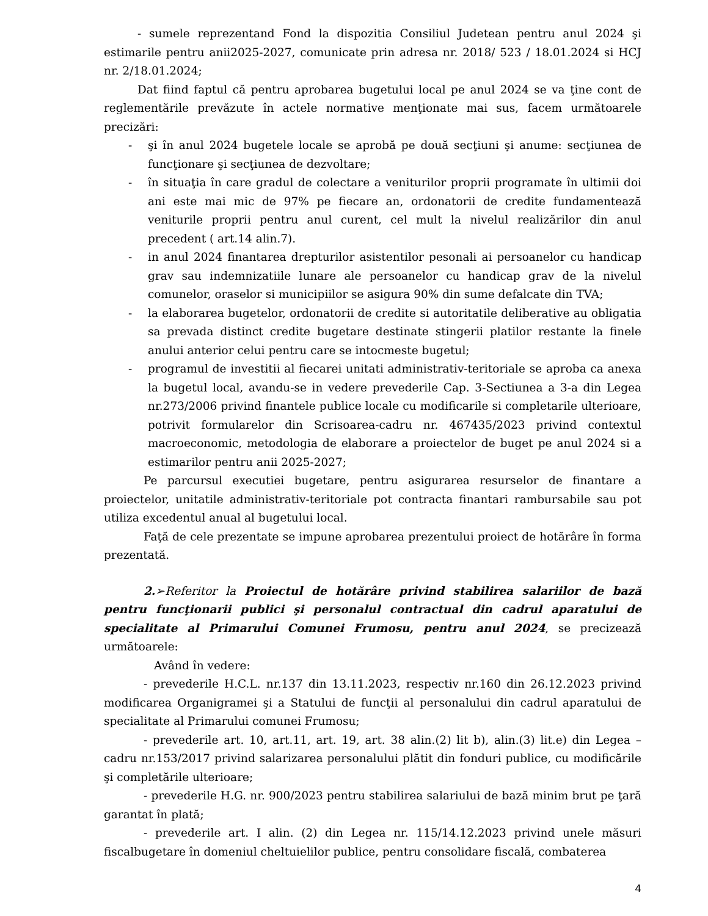- sumele reprezentand Fond la dispozitia Consiliul Judetean pentru anul 2024 şi estimarile pentru anii2025-2027, comunicate prin adresa nr. 2018/ 523 / 18.01.2024 si HCJ nr. 2/18.01.2024;
Dat fiind faptul că pentru aprobarea bugetului local pe anul 2024 se va ţine cont de reglementările prevăzute în actele normative menţionate mai sus, facem următoarele precizări:
- şi în anul 2024 bugetele locale se aprobă pe două secţiuni şi anume: secţiunea de funcţionare şi secţiunea de dezvoltare;
- în situaţia în care gradul de colectare a veniturilor proprii programate în ultimii doi ani este mai mic de 97% pe fiecare an, ordonatorii de credite fundamentează veniturile proprii pentru anul curent, cel mult la nivelul realizărilor din anul precedent ( art.14 alin.7).
- in anul 2024 finantarea drepturilor asistentilor pesonali ai persoanelor cu handicap grav sau indemnizatiile lunare ale persoanelor cu handicap grav de la nivelul comunelor, oraselor si municipiilor se asigura 90% din sume defalcate din TVA;
- la elaborarea bugetelor, ordonatorii de credite si autoritatile deliberative au obligatia sa prevada distinct credite bugetare destinate stingerii platilor restante la finele anului anterior celui pentru care se intocmeste bugetul;
- programul de investitii al fiecarei unitati administrativ-teritoriale se aproba ca anexa la bugetul local, avandu-se in vedere prevederile Cap. 3-Sectiunea a 3-a din Legea nr.273/2006 privind finantele publice locale cu modificarile si completarile ulterioare, potrivit formularelor din Scrisoarea-cadru nr. 467435/2023 privind contextul macroeconomic, metodologia de elaborare a proiectelor de buget pe anul 2024 si a estimarilor pentru anii 2025-2027;
Pe parcursul executiei bugetare, pentru asigurarea resurselor de finantare a proiectelor, unitatile administrativ-teritoriale pot contracta finantari rambursabile sau pot utiliza excedentul anual al bugetului local.
Faţă de cele prezentate se impune aprobarea prezentului proiect de hotărâre în forma prezentată.
2.➢Referitor la Proiectul de hotărâre privind stabilirea salariilor de bază pentru funcţionarii publici şi personalul contractual din cadrul aparatului de specialitate al Primarului Comunei Frumosu, pentru anul 2024, se precizează următoarele:
Având în vedere:
- prevederile H.C.L. nr.137 din 13.11.2023, respectiv nr.160 din 26.12.2023 privind modificarea Organigramei şi a Statului de funcţii al personalului din cadrul aparatului de specialitate al Primarului comunei Frumosu;
- prevederile art. 10, art.11, art. 19, art. 38 alin.(2) lit b), alin.(3) lit.e) din Legea – cadru nr.153/2017 privind salarizarea personalului plătit din fonduri publice, cu modificările şi completările ulterioare;
- prevederile H.G. nr. 900/2023 pentru stabilirea salariului de bază minim brut pe ţară garantat în plată;
- prevederile art. I alin. (2) din Legea nr. 115/14.12.2023 privind unele măsuri fiscalbugetare în domeniul cheltuielilor publice, pentru consolidare fiscală, combaterea
4